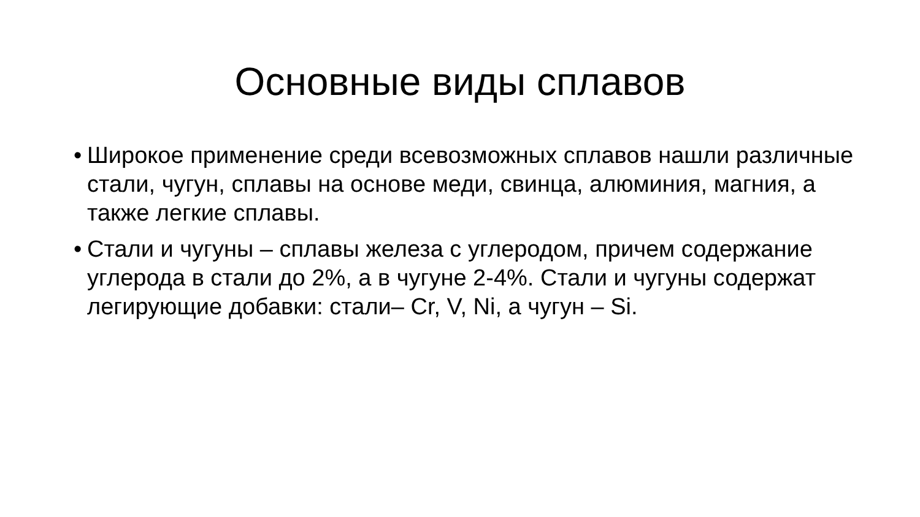Основные виды сплавов
• Широкое применение среди всевозможных сплавов нашли различные стали, чугун, сплавы на основе меди, свинца, алюминия, магния, а также легкие сплавы.
• Стали и чугуны – сплавы железа с углеродом, причем содержание углерода в стали до 2%, а в чугуне 2-4%. Стали и чугуны содержат легирующие добавки: стали– Cr, V, Ni, а чугун – Si.